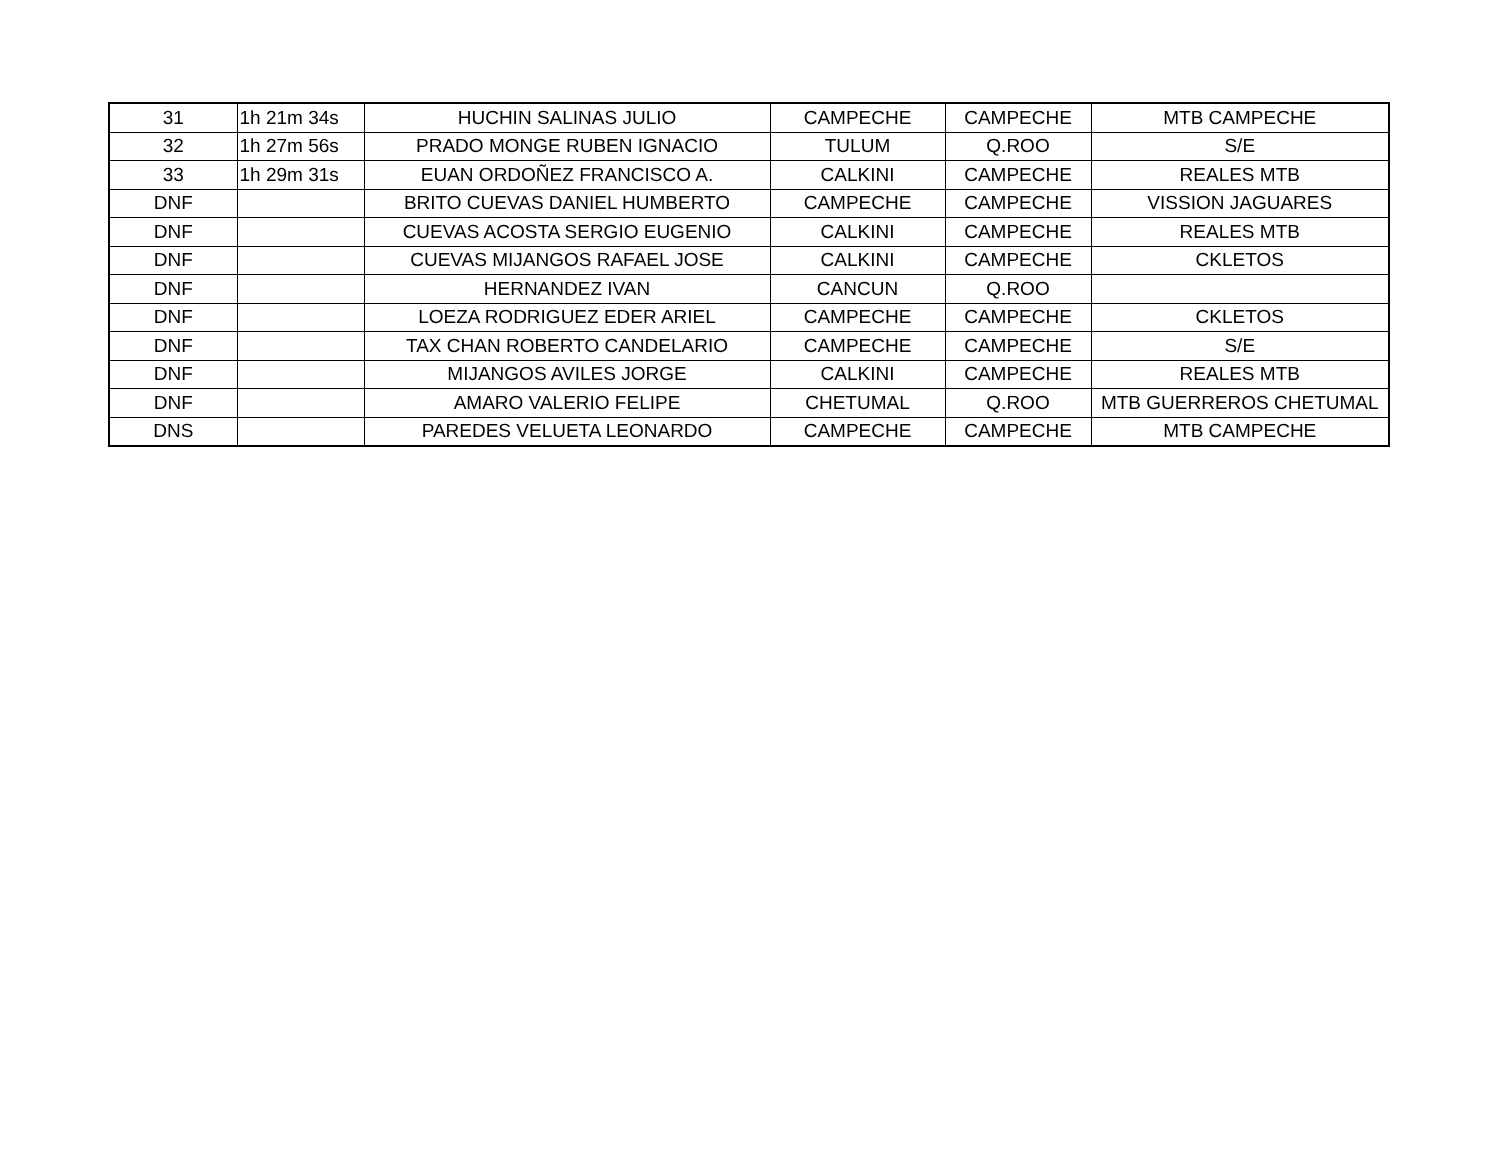| 31 | 1h 21m 34s | HUCHIN SALINAS JULIO | CAMPECHE | CAMPECHE | MTB CAMPECHE |
| 32 | 1h 27m 56s | PRADO MONGE RUBEN IGNACIO | TULUM | Q.ROO | S/E |
| 33 | 1h 29m 31s | EUAN ORDOÑEZ FRANCISCO A. | CALKINI | CAMPECHE | REALES MTB |
| DNF | | BRITO CUEVAS DANIEL HUMBERTO | CAMPECHE | CAMPECHE | VISSION JAGUARES |
| DNF | | CUEVAS ACOSTA SERGIO EUGENIO | CALKINI | CAMPECHE | REALES MTB |
| DNF | | CUEVAS MIJANGOS RAFAEL JOSE | CALKINI | CAMPECHE | CKLETOS |
| DNF | | HERNANDEZ IVAN | CANCUN | Q.ROO | |
| DNF | | LOEZA RODRIGUEZ EDER ARIEL | CAMPECHE | CAMPECHE | CKLETOS |
| DNF | | TAX CHAN ROBERTO CANDELARIO | CAMPECHE | CAMPECHE | S/E |
| DNF | | MIJANGOS AVILES JORGE | CALKINI | CAMPECHE | REALES MTB |
| DNF | | AMARO VALERIO FELIPE | CHETUMAL | Q.ROO | MTB GUERREROS CHETUMAL |
| DNS | | PAREDES VELUETA LEONARDO | CAMPECHE | CAMPECHE | MTB CAMPECHE |